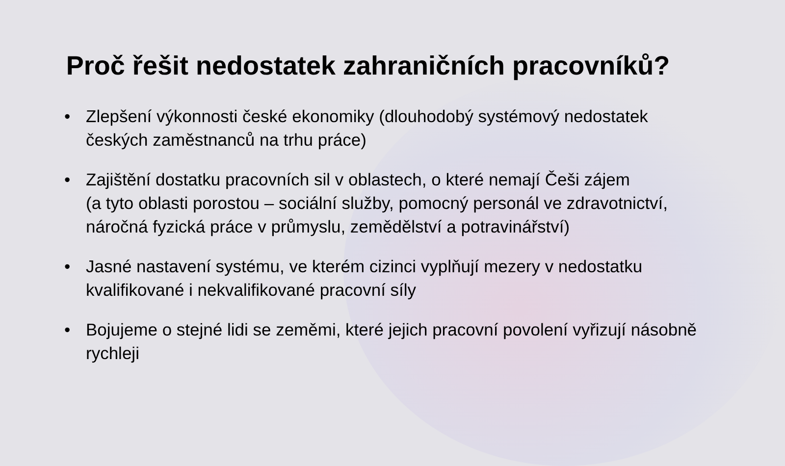Proč řešit nedostatek zahraničních pracovníků?
• Zlepšení výkonnosti české ekonomiky (dlouhodobý systémový nedostatek českých zaměstnanců na trhu práce)
• Zajištění dostatku pracovních sil v oblastech, o které nemají Češi zájem
(a tyto oblasti porostou – sociální služby, pomocný personál ve zdravotnictví, náročná fyzická práce v průmyslu, zemědělství a potravinářství)
• Jasné nastavení systému, ve kterém cizinci vyplňují mezery v nedostatku kvalifikované i nekvalifikované pracovní síly
• Bojujeme o stejné lidi se zeměmi, které jejich pracovní povolení vyřizují násobně rychleji